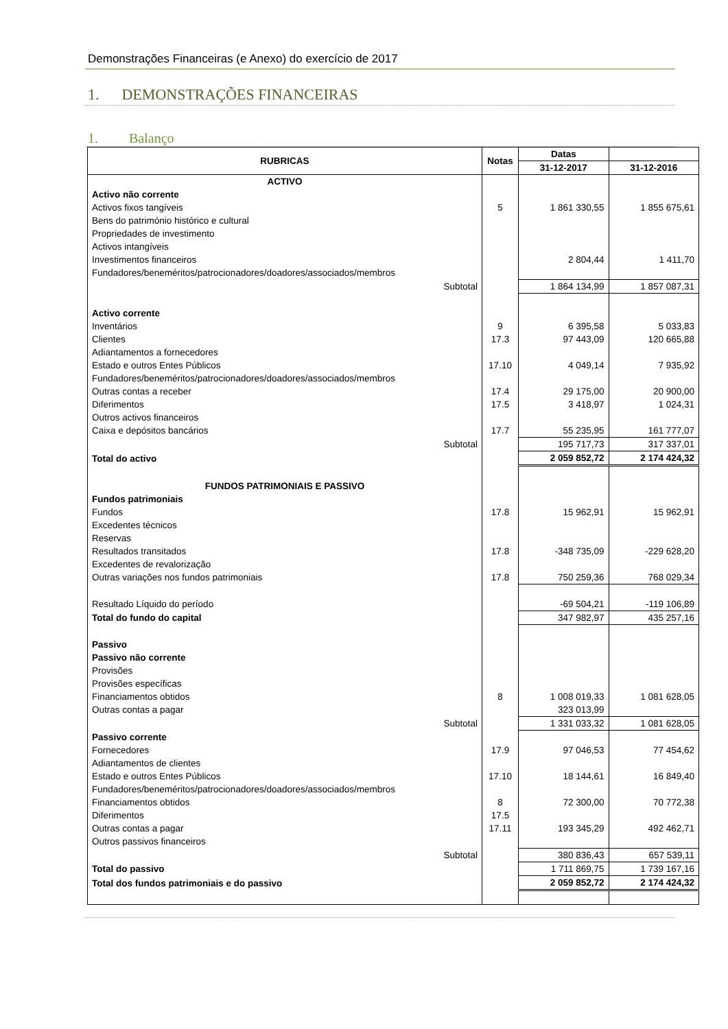Demonstrações Financeiras (e Anexo) do exercício de 2017
1. DEMONSTRAÇÕES FINANCEIRAS
1. Balanço
| RUBRICAS | Notas | Datas | |
| --- | --- | --- | --- |
| | | 31-12-2017 | 31-12-2016 |
| ACTIVO | | | |
| Activo não corrente | | | |
| Activos fixos tangíveis | 5 | 1 861 330,55 | 1 855 675,61 |
| Bens do património histórico e cultural | | | |
| Propriedades de investimento | | | |
| Activos intangíveis | | | |
| Investimentos financeiros | | 2 804,44 | 1 411,70 |
| Fundadores/beneméritos/patrocionadores/doadores/associados/membros | | | |
| Subtotal | | 1 864 134,99 | 1 857 087,31 |
| Activo corrente | | | |
| Inventários | 9 | 6 395,58 | 5 033,83 |
| Clientes | 17.3 | 97 443,09 | 120 665,88 |
| Adiantamentos a fornecedores | | | |
| Estado e outros Entes Públicos | 17.10 | 4 049,14 | 7 935,92 |
| Fundadores/beneméritos/patrocionadores/doadores/associados/membros | | | |
| Outras contas a receber | 17.4 | 29 175,00 | 20 900,00 |
| Diferimentos | 17.5 | 3 418,97 | 1 024,31 |
| Outros activos financeiros | | | |
| Caixa e depósitos bancários | 17.7 | 55 235,95 | 161 777,07 |
| Subtotal | | 195 717,73 | 317 337,01 |
| Total do activo | | 2 059 852,72 | 2 174 424,32 |
| FUNDOS PATRIMONIAIS E PASSIVO | | | |
| Fundos patrimoniais | | | |
| Fundos | 17.8 | 15 962,91 | 15 962,91 |
| Excedentes técnicos | | | |
| Reservas | | | |
| Resultados transitados | 17.8 | -348 735,09 | -229 628,20 |
| Excedentes de revalorização | | | |
| Outras variações nos fundos patrimoniais | 17.8 | 750 259,36 | 768 029,34 |
| Resultado Líquido do período | | -69 504,21 | -119 106,89 |
| Total do fundo do capital | | 347 982,97 | 435 257,16 |
| Passivo | | | |
| Passivo não corrente | | | |
| Provisões | | | |
| Provisões específicas | | | |
| Financiamentos obtidos | 8 | 1 008 019,33 | 1 081 628,05 |
| Outras contas a pagar | | 323 013,99 | |
| Subtotal | | 1 331 033,32 | 1 081 628,05 |
| Passivo corrente | | | |
| Fornecedores | 17.9 | 97 046,53 | 77 454,62 |
| Adiantamentos de clientes | | | |
| Estado e outros Entes Públicos | 17.10 | 18 144,61 | 16 849,40 |
| Fundadores/beneméritos/patrocionadores/doadores/associados/membros | | | |
| Financiamentos obtidos | 8 | 72 300,00 | 70 772,38 |
| Diferimentos | 17.5 | | |
| Outras contas a pagar | 17.11 | 193 345,29 | 492 462,71 |
| Outros passivos financeiros | | | |
| Subtotal | | 380 836,43 | 657 539,11 |
| Total do passivo | | 1 711 869,75 | 1 739 167,16 |
| Total dos fundos patrimoniais e do passivo | | 2 059 852,72 | 2 174 424,32 |